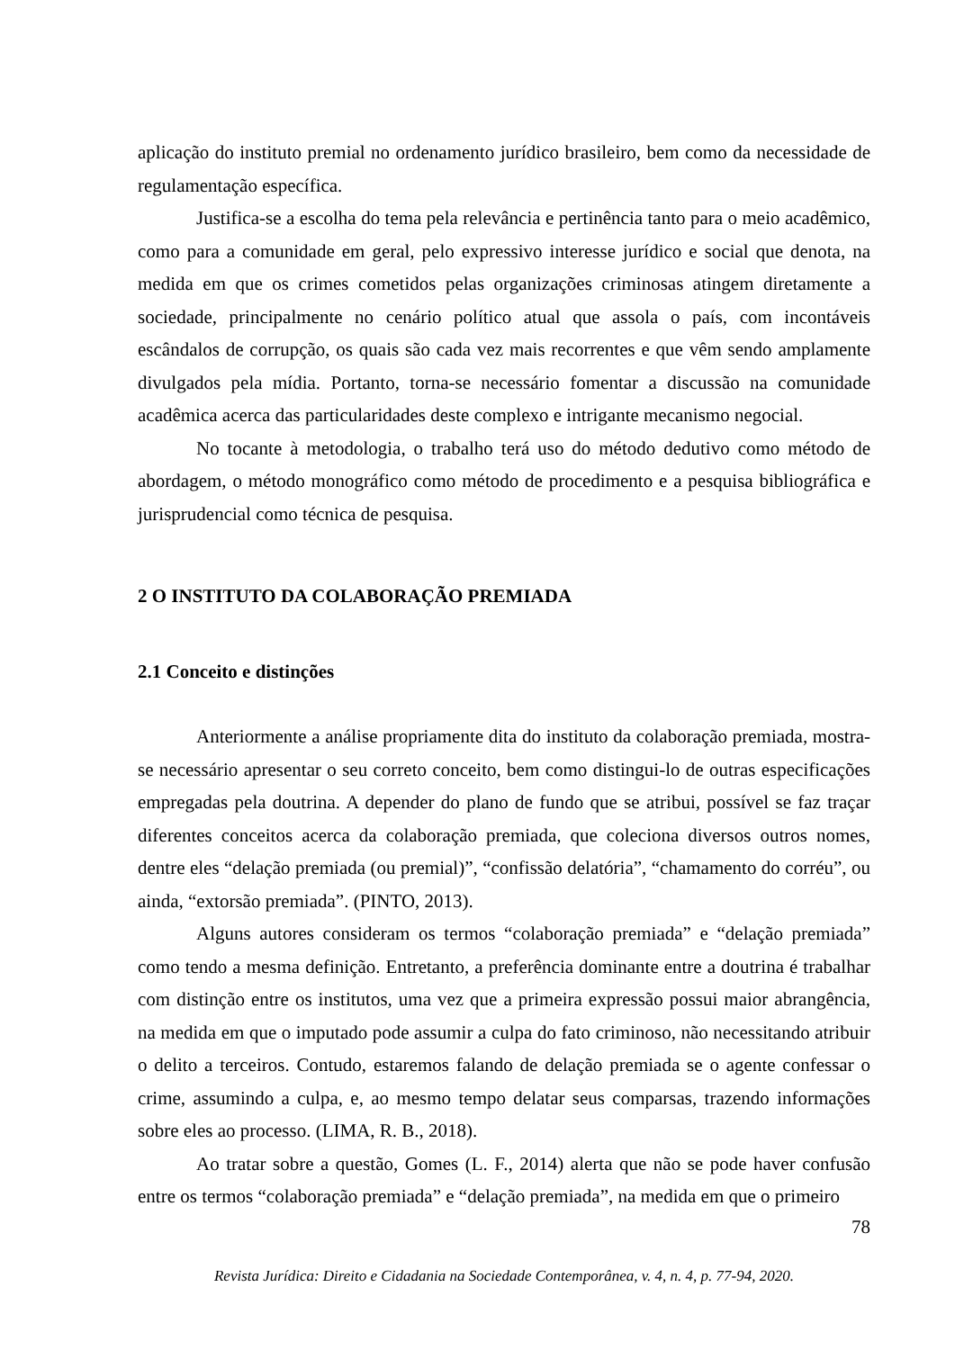aplicação do instituto premial no ordenamento jurídico brasileiro, bem como da necessidade de regulamentação específica.
Justifica-se a escolha do tema pela relevância e pertinência tanto para o meio acadêmico, como para a comunidade em geral, pelo expressivo interesse jurídico e social que denota, na medida em que os crimes cometidos pelas organizações criminosas atingem diretamente a sociedade, principalmente no cenário político atual que assola o país, com incontáveis escândalos de corrupção, os quais são cada vez mais recorrentes e que vêm sendo amplamente divulgados pela mídia. Portanto, torna-se necessário fomentar a discussão na comunidade acadêmica acerca das particularidades deste complexo e intrigante mecanismo negocial.
No tocante à metodologia, o trabalho terá uso do método dedutivo como método de abordagem, o método monográfico como método de procedimento e a pesquisa bibliográfica e jurisprudencial como técnica de pesquisa.
2 O INSTITUTO DA COLABORAÇÃO PREMIADA
2.1 Conceito e distinções
Anteriormente a análise propriamente dita do instituto da colaboração premiada, mostra-se necessário apresentar o seu correto conceito, bem como distingui-lo de outras especificações empregadas pela doutrina. A depender do plano de fundo que se atribui, possível se faz traçar diferentes conceitos acerca da colaboração premiada, que coleciona diversos outros nomes, dentre eles “delação premiada (ou premial)”, “confissão delatória”, “chamamento do corréu”, ou ainda, “extorsão premiada”. (PINTO, 2013).
Alguns autores consideram os termos “colaboração premiada” e “delação premiada” como tendo a mesma definição. Entretanto, a preferência dominante entre a doutrina é trabalhar com distinção entre os institutos, uma vez que a primeira expressão possui maior abrangência, na medida em que o imputado pode assumir a culpa do fato criminoso, não necessitando atribuir o delito a terceiros. Contudo, estaremos falando de delação premiada se o agente confessar o crime, assumindo a culpa, e, ao mesmo tempo delatar seus comparsas, trazendo informações sobre eles ao processo. (LIMA, R. B., 2018).
Ao tratar sobre a questão, Gomes (L. F., 2014) alerta que não se pode haver confusão entre os termos “colaboração premiada” e “delação premiada”, na medida em que o primeiro
78
Revista Jurídica: Direito e Cidadania na Sociedade Contemporânea, v. 4, n. 4, p. 77-94, 2020.